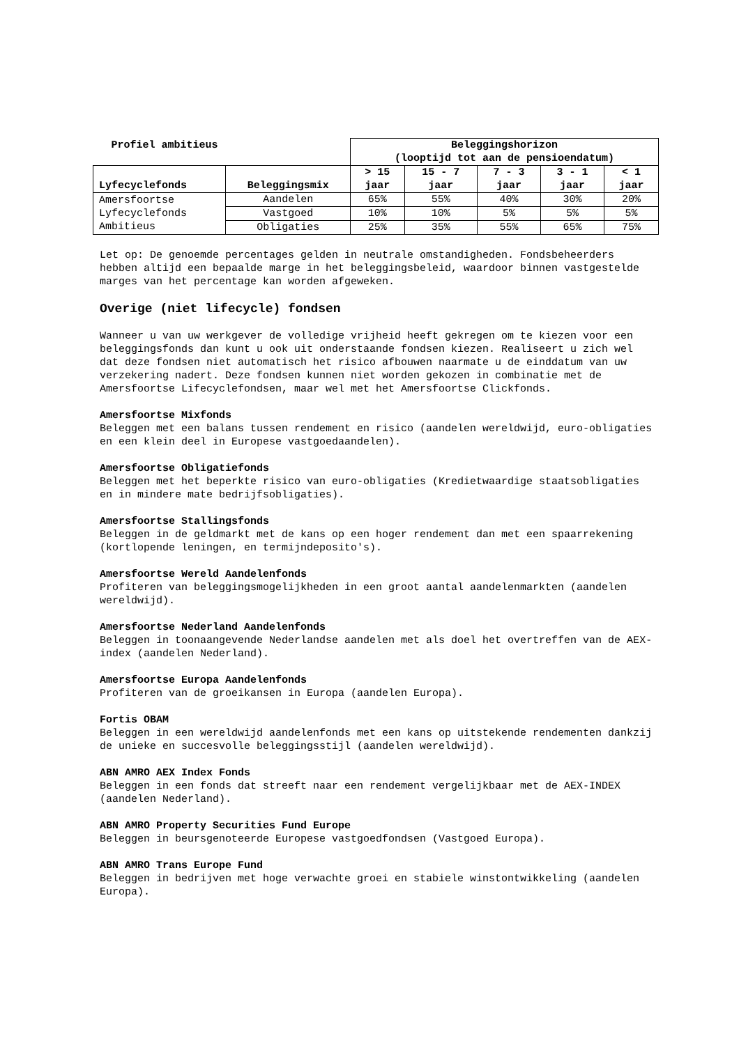| Profiel ambitieus | | Beleggingshorizon (looptijd tot aan de pensioendatum) | | | | |
| --- | --- | --- | --- | --- | --- | --- |
| Lyfecyclefonds | Beleggingsmix | > 15 jaar | 15 - 7 jaar | 7 - 3 jaar | 3 - 1 jaar | < 1 jaar |
| Amersfoortse Lyfecyclefonds Ambitieus | Aandelen | 65% | 55% | 40% | 30% | 20% |
| | Vastgoed | 10% | 10% | 5% | 5% | 5% |
| | Obligaties | 25% | 35% | 55% | 65% | 75% |
Let op: De genoemde percentages gelden in neutrale omstandigheden. Fondsbeheerders hebben altijd een bepaalde marge in het beleggingsbeleid, waardoor binnen vastgestelde marges van het percentage kan worden afgeweken.
Overige (niet lifecycle) fondsen
Wanneer u van uw werkgever de volledige vrijheid heeft gekregen om te kiezen voor een beleggingsfonds dan kunt u ook uit onderstaande fondsen kiezen. Realiseert u zich wel dat deze fondsen niet automatisch het risico afbouwen naarmate u de einddatum van uw verzekering nadert. Deze fondsen kunnen niet worden gekozen in combinatie met de Amersfoortse Lifecyclefondsen, maar wel met het Amersfoortse Clickfonds.
Amersfoortse Mixfonds
Beleggen met een balans tussen rendement en risico (aandelen wereldwijd, euro-obligaties en een klein deel in Europese vastgoedaandelen).
Amersfoortse Obligatiefonds
Beleggen met het beperkte risico van euro-obligaties (Kredietwaardige staatsobligaties en in mindere mate bedrijfsobligaties).
Amersfoortse Stallingsfonds
Beleggen in de geldmarkt met de kans op een hoger rendement dan met een spaarrekening (kortlopende leningen, en termijndeposito's).
Amersfoortse Wereld Aandelenfonds
Profiteren van beleggingsmogelijkheden in een groot aantal aandelenmarkten (aandelen wereldwijd).
Amersfoortse Nederland Aandelenfonds
Beleggen in toonaangevende Nederlandse aandelen met als doel het overtreffen van de AEX-index (aandelen Nederland).
Amersfoortse Europa Aandelenfonds
Profiteren van de groeikansen in Europa (aandelen Europa).
Fortis OBAM
Beleggen in een wereldwijd aandelenfonds met een kans op uitstekende rendementen dankzij de unieke en succesvolle beleggingsstijl (aandelen wereldwijd).
ABN AMRO AEX Index Fonds
Beleggen in een fonds dat streeft naar een rendement vergelijkbaar met de AEX-INDEX (aandelen Nederland).
ABN AMRO Property Securities Fund Europe
Beleggen in beursgenoteerde Europese vastgoedfondsen (Vastgoed Europa).
ABN AMRO Trans Europe Fund
Beleggen in bedrijven met hoge verwachte groei en stabiele winstontwikkeling (aandelen Europa).